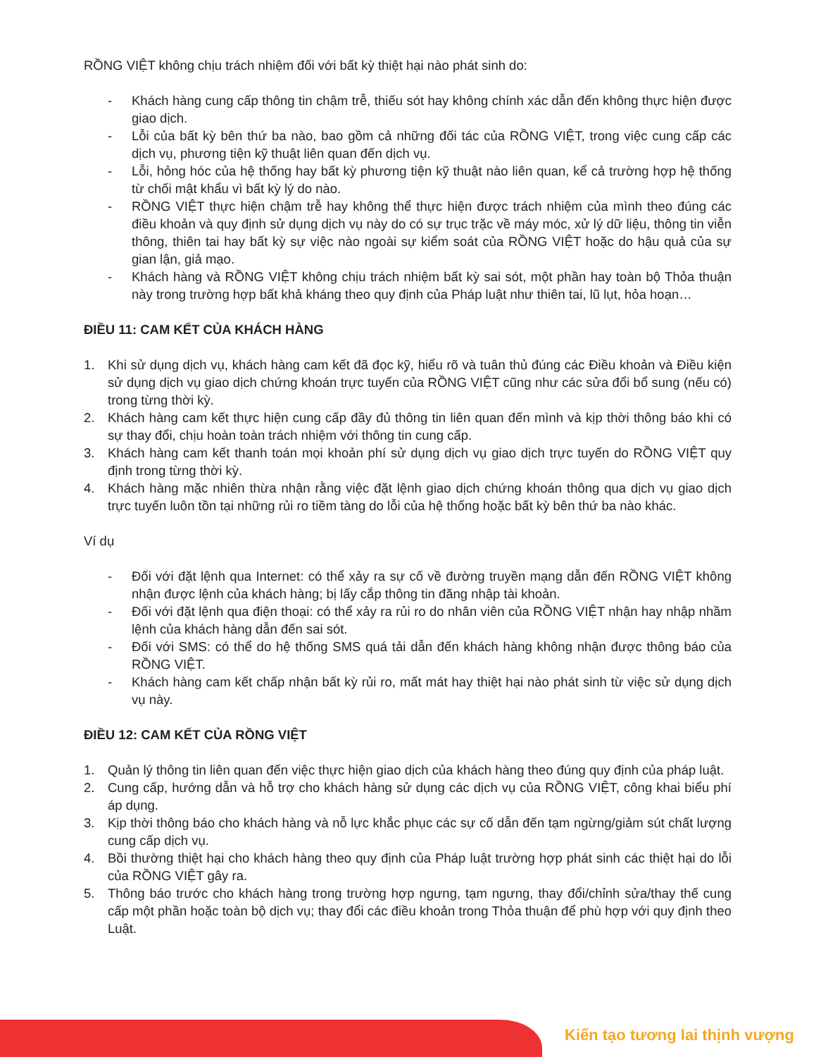RỒNG VIỆT không chịu trách nhiệm đối với bất kỳ thiệt hại nào phát sinh do:
- Khách hàng cung cấp thông tin chậm trễ, thiếu sót hay không chính xác dẫn đến không thực hiện được giao dịch.
- Lỗi của bất kỳ bên thứ ba nào, bao gồm cả những đối tác của RỒNG VIỆT, trong việc cung cấp các dịch vụ, phương tiện kỹ thuật liên quan đến dịch vụ.
- Lỗi, hỏng hóc của hệ thống hay bất kỳ phương tiện kỹ thuật nào liên quan, kể cả trường hợp hệ thống từ chối mật khẩu vì bất kỳ lý do nào.
- RỒNG VIỆT thực hiện chậm trễ hay không thể thực hiện được trách nhiệm của mình theo đúng các điều khoản và quy định sử dụng dịch vụ này do có sự trục trặc về máy móc, xử lý dữ liệu, thông tin viễn thông, thiên tai hay bất kỳ sự việc nào ngoài sự kiểm soát của RỒNG VIỆT hoặc do hậu quả của sự gian lận, giả mạo.
- Khách hàng và RỒNG VIỆT không chịu trách nhiệm bất kỳ sai sót, một phần hay toàn bộ Thỏa thuận này trong trường hợp bất khả kháng theo quy định của Pháp luật như thiên tai, lũ lụt, hỏa hoạn…
ĐIỀU 11: CAM KẾT CỦA KHÁCH HÀNG
1. Khi sử dụng dịch vụ, khách hàng cam kết đã đọc kỹ, hiểu rõ và tuân thủ đúng các Điều khoản và Điều kiện sử dụng dịch vụ giao dịch chứng khoán trực tuyến của RỒNG VIỆT cũng như các sửa đổi bổ sung (nếu có) trong từng thời kỳ.
2. Khách hàng cam kết thực hiện cung cấp đầy đủ thông tin liên quan đến mình và kịp thời thông báo khi có sự thay đổi, chịu hoàn toàn trách nhiệm với thông tin cung cấp.
3. Khách hàng cam kết thanh toán mọi khoản phí sử dụng dịch vụ giao dịch trực tuyến do RỒNG VIỆT quy định trong từng thời kỳ.
4. Khách hàng mặc nhiên thừa nhận rằng việc đặt lệnh giao dịch chứng khoán thông qua dịch vụ giao dịch trực tuyến luôn tồn tại những rủi ro tiềm tàng do lỗi của hệ thống hoặc bất kỳ bên thứ ba nào khác.
Ví dụ
- Đối với đặt lệnh qua Internet: có thể xảy ra sự cố về đường truyền mạng dẫn đến RỒNG VIỆT không nhận được lệnh của khách hàng; bị lấy cắp thông tin đăng nhập tài khoản.
- Đối với đặt lệnh qua điện thoại: có thể xảy ra rủi ro do nhân viên của RỒNG VIỆT nhận hay nhập nhầm lệnh của khách hàng dẫn đến sai sót.
- Đối với SMS: có thể do hệ thống SMS quá tải dẫn đến khách hàng không nhận được thông báo của RỒNG VIỆT.
- Khách hàng cam kết chấp nhận bất kỳ rủi ro, mất mát hay thiệt hại nào phát sinh từ việc sử dụng dịch vụ này.
ĐIỀU 12: CAM KẾT CỦA RỒNG VIỆT
1. Quản lý thông tin liên quan đến việc thực hiện giao dịch của khách hàng theo đúng quy định của pháp luật.
2. Cung cấp, hướng dẫn và hỗ trợ cho khách hàng sử dụng các dịch vụ của RỒNG VIỆT, công khai biểu phí áp dụng.
3. Kịp thời thông báo cho khách hàng và nỗ lực khắc phục các sự cố dẫn đến tạm ngừng/giảm sút chất lượng cung cấp dịch vụ.
4. Bồi thường thiệt hại cho khách hàng theo quy định của Pháp luật trường hợp phát sinh các thiệt hại do lỗi của RỒNG VIỆT gây ra.
5. Thông báo trước cho khách hàng trong trường hợp ngưng, tạm ngưng, thay đổi/chỉnh sửa/thay thế cung cấp một phần hoặc toàn bộ dịch vụ; thay đổi các điều khoản trong Thỏa thuận để phù hợp với quy định theo Luật.
Kiến tạo tương lai thịnh vượng